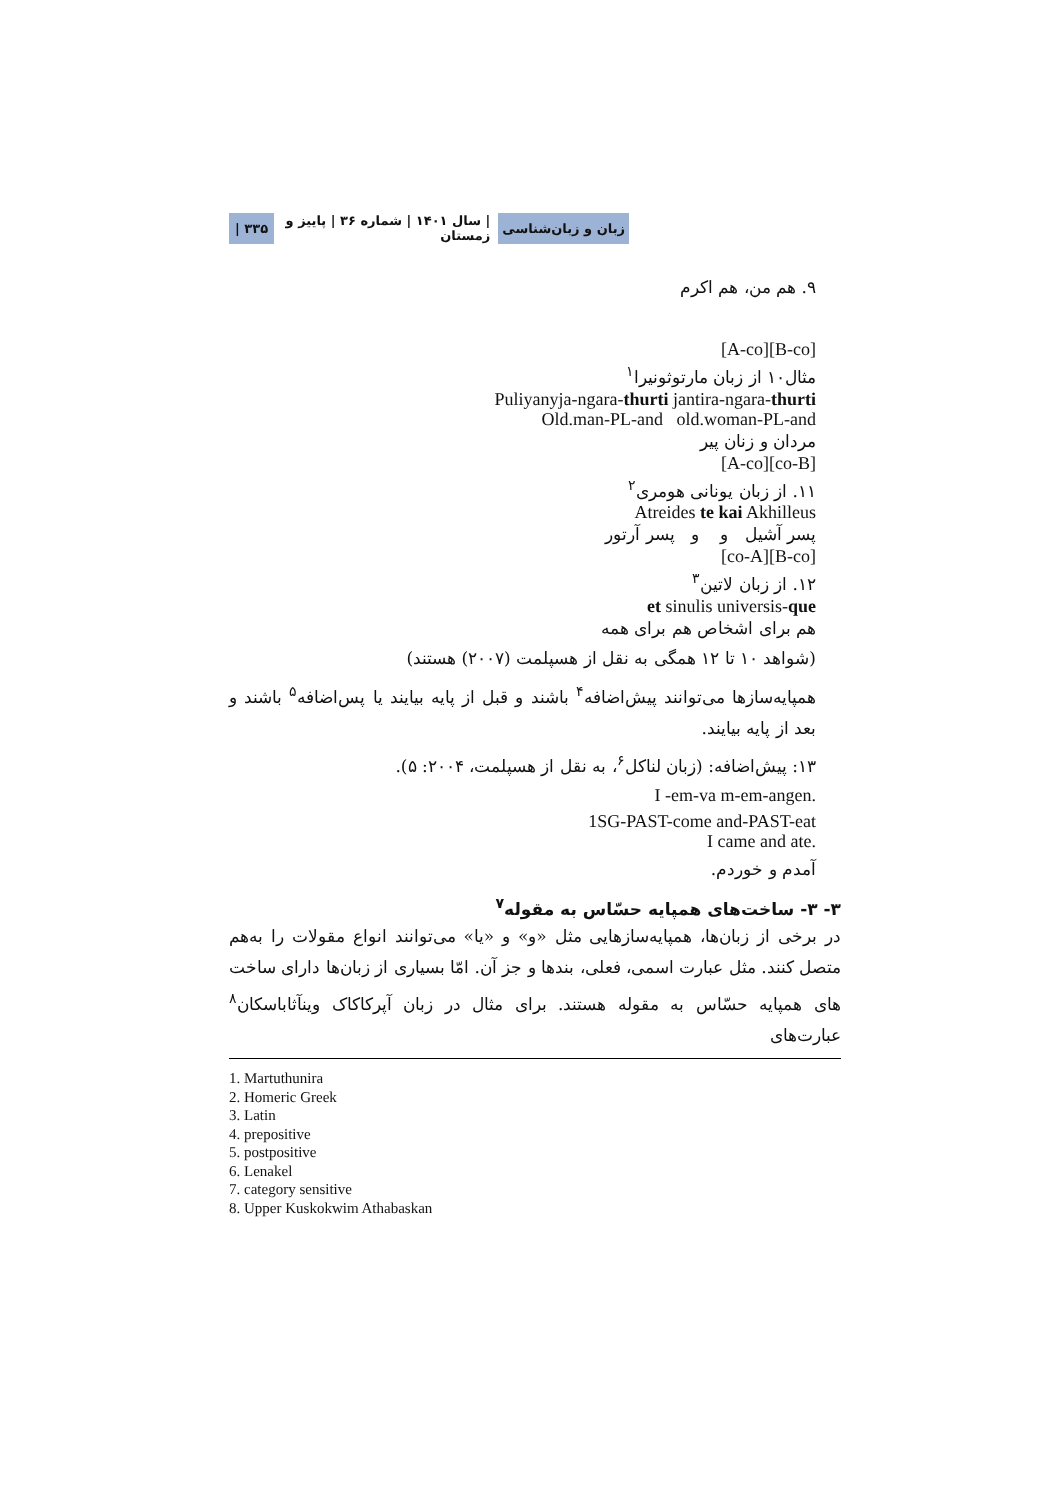زبان و زبان‌شناسی | سال ۱۴۰۱ | شماره ۳۶ | پاییز و زمستان ۳۳۵ |
۹. هم من، هم اکرم
[A-co][B-co]
مثال۱۰ از زبان مارتوثونیرا<sup>۱</sup>
Puliyanyja-ngara-thurti jantira-ngara-thurti
Old.man-PL-and old.woman-PL-and
مردان و زنان پیر
[A-co][co-B]
۱۱. از زبان یونانی هومری<sup>۲</sup>
Atreides te kai Akhilleus
پسر آشیل و و پسر آرتور
[co-A][B-co]
۱۲. از زبان لاتین<sup>۳</sup>
et sinulis universis-que
هم برای اشخاص هم برای همه
(شواهد ۱۰ تا ۱۲ همگی به نقل از هسپلمت (۲۰۰۷) هستند)
همپایه‌سازها می‌توانند پیش‌اضافه<sup>۴</sup> باشند و قبل از پایه بیایند یا پس‌اضافه<sup>۵</sup> باشند و بعد از پایه بیایند.
۱۳: پیش‌اضافه: (زبان لناکل<sup>۶</sup>، به نقل از هسپلمت، ۲۰۰۴: ۵).
I -em-va m-em-angen.
1SG-PAST-come and-PAST-eat
I came and ate.
آمدم و خوردم.
۳- ۳- ساخت‌های همپایه حسّاس به مقوله<sup>۷</sup>
در برخی از زبان‌ها، همپایه‌سازهایی مثل «و» و «یا» می‌توانند انواع مقولات را به‌هم متصل کنند. مثل عبارت اسمی، فعلی، بندها و جز آن. امّا بسیاری از زبان‌ها دارای ساخت های همپایه حسّاس به مقوله هستند. برای مثال در زبان آپرکاکاک وینآثاباسکان<sup>۸</sup> عبارت‌های
1. Martuthunira
2. Homeric Greek
3. Latin
4. prepositive
5. postpositive
6. Lenakel
7. category sensitive
8. Upper Kuskokwim Athabaskan